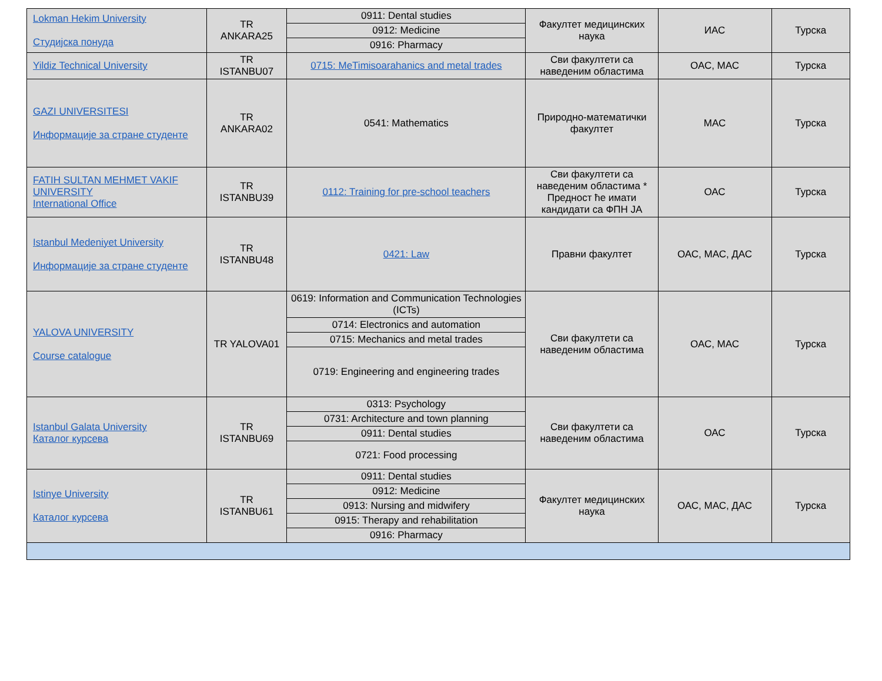| Lokman Hekim University Студијска понуда | TR ANKARA25 | 0911: Dental studies | Факултет медицинских наука | ИАС | Турска |
| | | 0912: Medicine | | | |
| | | 0916: Pharmacy | | | |
| Yildiz Technical University | TR ISTANBU07 | 0715: MeTimisoarahanics and metal trades | Сви факултети са наведеним областима | ОАС, МАС | Турска |
| GAZI UNIVERSITESI Информације за стране студенте | TR ANKARA02 | 0541: Mathematics | Природно-математички факултет | МАС | Турска |
| FATIH SULTAN MEHMET VAKIF UNIVERSITY International Office | TR ISTANBU39 | 0112: Training for pre-school teachers | Сви факултети са наведеним областима * Предност ће имати кандидати са ФПН ЈА | ОАС | Турска |
| Istanbul Medeniyet University Информације за стране студенте | TR ISTANBU48 | 0421: Law | Правни факултет | ОАС, МАС, ДАС | Турска |
| YALOVA UNIVERSITY Course catalogue | TR YALOVA01 | 0619: Information and Communication Technologies (ICTs) | Сви факултети са наведеним областима | ОАС, МАС | Турска |
| | | 0714: Electronics and automation | | | |
| | | 0715: Mechanics and metal trades | | | |
| | | 0719: Engineering and engineering trades | | | |
| Istanbul Galata University Каталог курсева | TR ISTANBU69 | 0313: Psychology | Сви факултети са наведеним областима | ОАС | Турска |
| | | 0731: Architecture and town planning | | | |
| | | 0911: Dental studies | | | |
| | | 0721: Food processing | | | |
| Istinye University Каталог курсева | TR ISTANBU61 | 0911: Dental studies | Факултет медицинских наука | ОАС, МАС, ДАС | Турска |
| | | 0912: Medicine | | | |
| | | 0913: Nursing and midwifery | | | |
| | | 0915: Therapy and rehabilitation | | | |
| | | 0916: Pharmacy | | | |